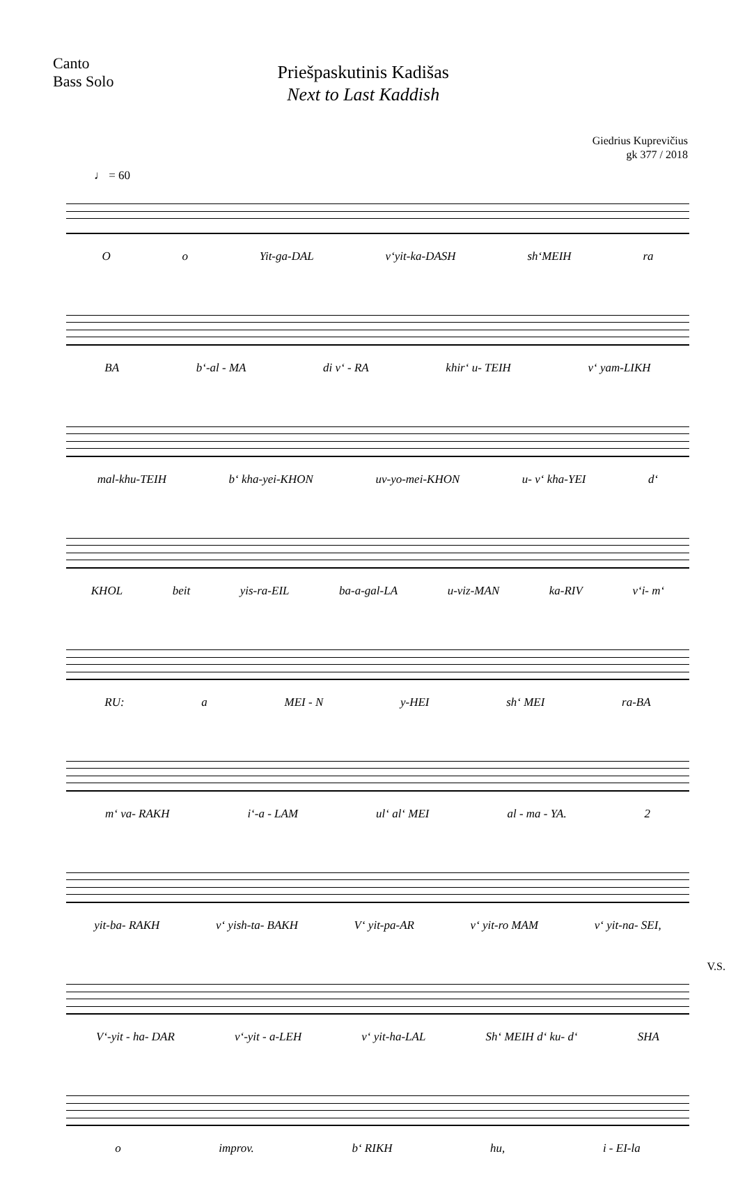Canto
Bass Solo
Priešpaskutinis Kadišas
Next to Last Kaddish
Giedrius Kuprevičius
gk 377 / 2018
♩ = 60
Oo Yit-ga-DAL v‘yit-ka-DASH sh‘MEIH ra
BA b‘-al - MA di v‘ - RA khir‘ u- TEIH v‘ yam-LIKH
mal-khu-TEIH b‘ kha-yei-KHON uv-yo-mei-KHON u- v‘ kha-YEI d‘
KHOL beit yis-ra-EIL ba-a-gal-LA u-viz-MAN ka-RIV v‘i- m‘
RU: a MEI - N y-HEI sh‘ MEI ra-BA
m‘ va- RAKH i‘-a - LAM ul‘ al‘ MEI al - ma - YA. 2
yit-ba- RAKH v‘ yish-ta- BAKH V‘ yit-pa-AR v‘ yit-ro MAM v‘ yit-na- SEI,
V‘-yit - ha- DAR v‘-yit - a-LEH v‘ yit-ha-LAL Sh‘ MEIH d‘ ku- d‘SHA
o improv. b‘ RIKH hu, i - EI-la
V.S.